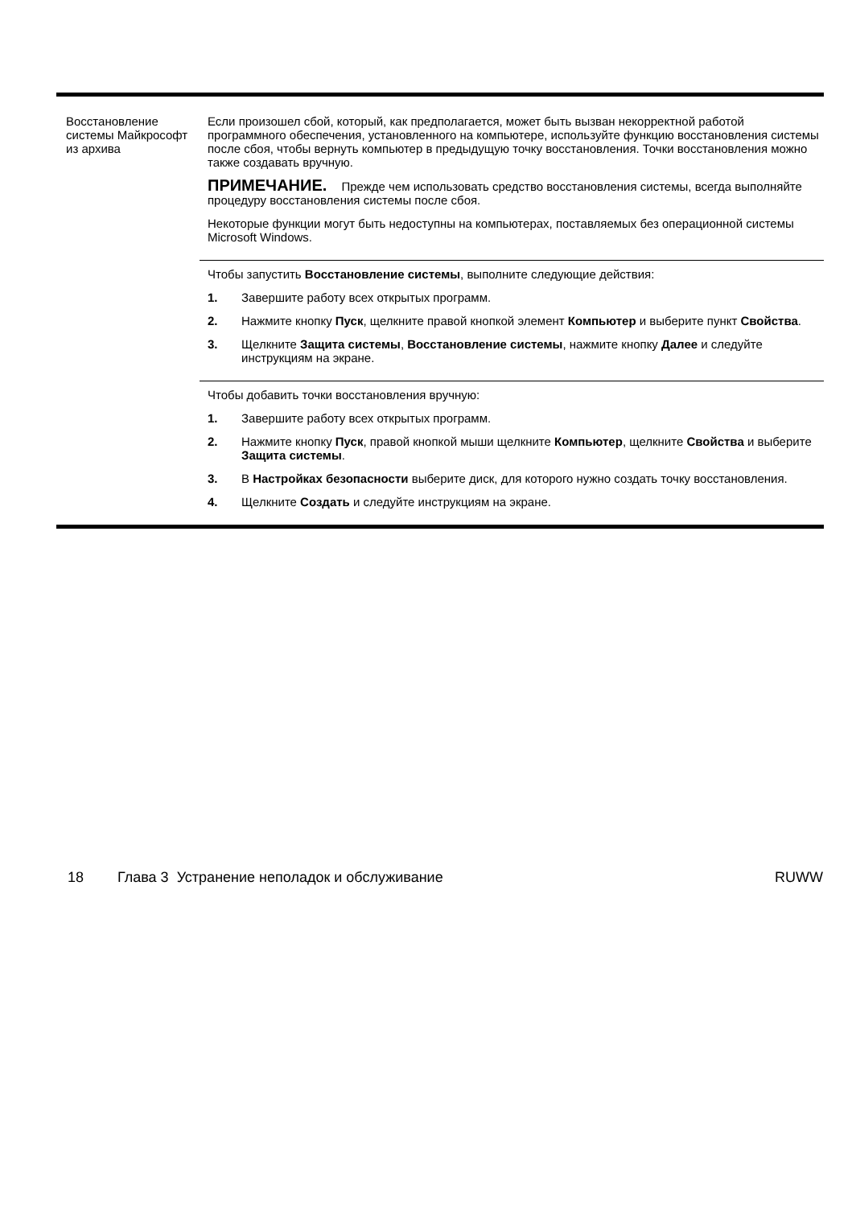| Восстановление системы Майкрософт из архива | Если произошел сбой, который, как предполагается, может быть вызван некорректной работой программного обеспечения, установленного на компьютере, используйте функцию восстановления системы после сбоя, чтобы вернуть компьютер в предыдущую точку восстановления. Точки восстановления можно также создавать вручную. ПРИМЕЧАНИЕ. Прежде чем использовать средство восстановления системы, всегда выполняйте процедуру восстановления системы после сбоя. Некоторые функции могут быть недоступны на компьютерах, поставляемых без операционной системы Microsoft Windows. |
| | Чтобы запустить Восстановление системы , выполните следующие действия: 1. Завершите работу всех открытых программ. 2. Нажмите кнопку Пуск , щелкните правой кнопкой элемент Компьютер и выберите пункт Свойства . 3. Щелкните Защита системы , Восстановление системы , нажмите кнопку Далее и следуйте инструкциям на экране. |
| | Чтобы добавить точки восстановления вручную: 1. Завершите работу всех открытых программ. 2. Нажмите кнопку Пуск , правой кнопкой мыши щелкните Компьютер , щелкните Свойства и выберите Защита системы . 3. В Настройках безопасности выберите диск, для которого нужно создать точку восстановления. 4. Щелкните Создать и следуйте инструкциям на экране. |
18 Глава 3 Устранение неполадок и обслуживание RUWW